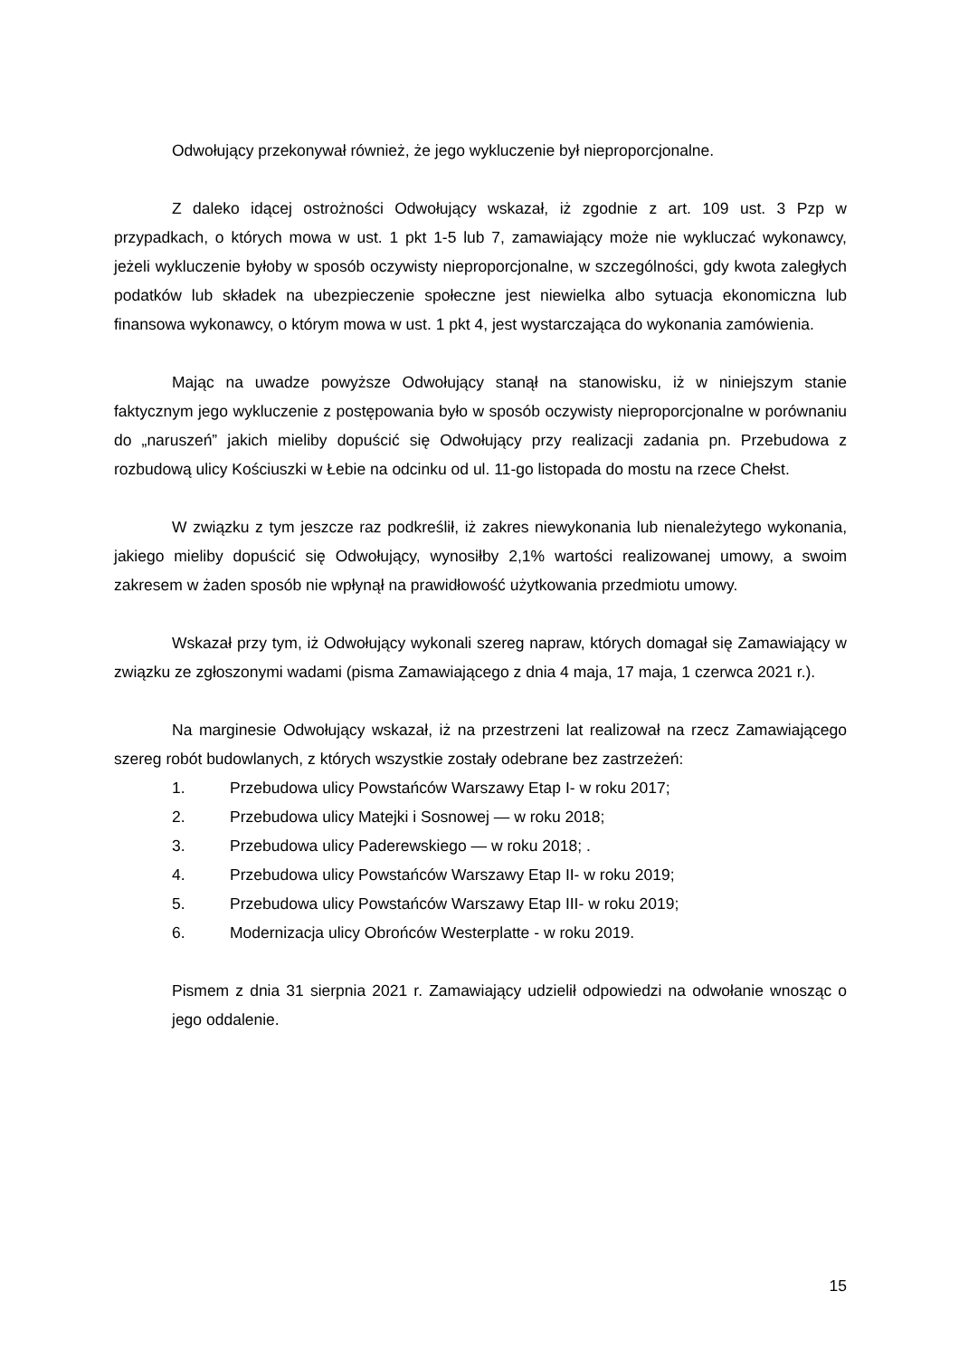Odwołujący przekonywał również, że jego wykluczenie był nieproporcjonalne.
Z daleko idącej ostrożności Odwołujący wskazał, iż zgodnie z art. 109 ust. 3 Pzp w przypadkach, o których mowa w ust. 1 pkt 1-5 lub 7, zamawiający może nie wykluczać wykonawcy, jeżeli wykluczenie byłoby w sposób oczywisty nieproporcjonalne, w szczególności, gdy kwota zaległych podatków lub składek na ubezpieczenie społeczne jest niewielka albo sytuacja ekonomiczna lub finansowa wykonawcy, o którym mowa w ust. 1 pkt 4, jest wystarczająca do wykonania zamówienia.
Mając na uwadze powyższe Odwołujący stanął na stanowisku, iż w niniejszym stanie faktycznym jego wykluczenie z postępowania było w sposób oczywisty nieproporcjonalne w porównaniu do „naruszeń” jakich mieliby dopuścić się Odwołujący przy realizacji zadania pn. Przebudowa z rozbudową ulicy Kościuszki w Łebie na odcinku od ul. 11-go listopada do mostu na rzece Chełst.
W związku z tym jeszcze raz podkreślił, iż zakres niewykonania lub nienależytego wykonania, jakiego mieliby dopuścić się Odwołujący, wynosiłby 2,1% wartości realizowanej umowy, a swoim zakresem w żaden sposób nie wpłynął na prawidłowość użytkowania przedmiotu umowy.
Wskazał przy tym, iż Odwołujący wykonali szereg napraw, których domagał się Zamawiający w związku ze zgłoszonymi wadami (pisma Zamawiającego z dnia 4 maja, 17 maja, 1 czerwca 2021 r.).
Na marginesie Odwołujący wskazał, iż na przestrzeni lat realizował na rzecz Zamawiającego szereg robót budowlanych, z których wszystkie zostały odebrane bez zastrzeżeń:
1. Przebudowa ulicy Powstańców Warszawy Etap I- w roku 2017;
2. Przebudowa ulicy Matejki i Sosnowej — w roku 2018;
3. Przebudowa ulicy Paderewskiego — w roku 2018; .
4. Przebudowa ulicy Powstańców Warszawy Etap II- w roku 2019;
5. Przebudowa ulicy Powstańców Warszawy Etap III- w roku 2019;
6. Modernizacja ulicy Obrońców Westerplatte - w roku 2019.
Pismem z dnia 31 sierpnia 2021 r. Zamawiający udzielił odpowiedzi na odwołanie wnosząc o jego oddalenie.
15